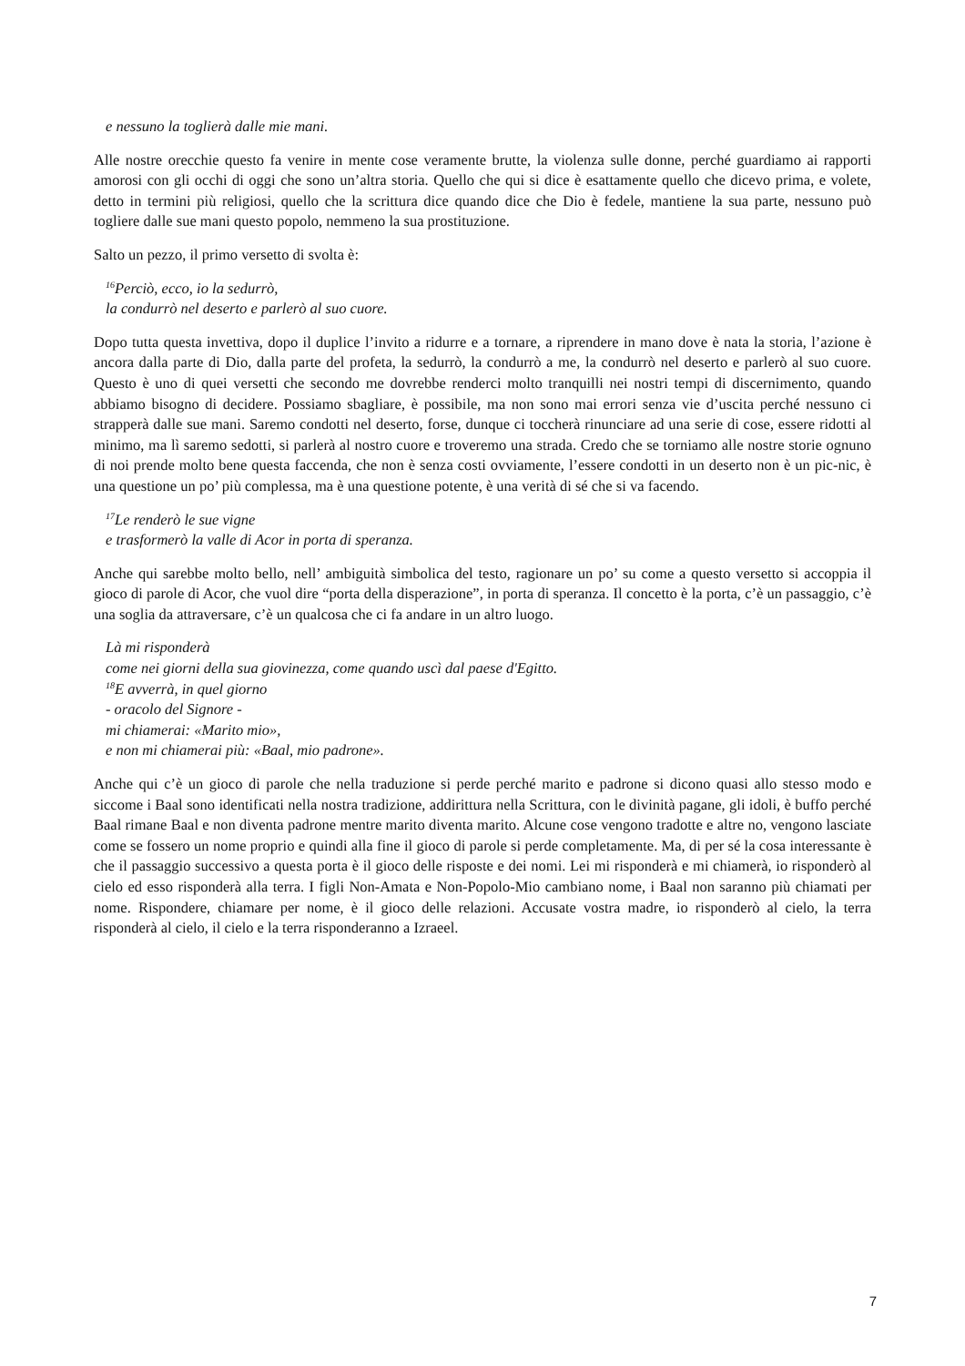e nessuno la toglierà dalle mie mani.
Alle nostre orecchie questo fa venire in mente cose veramente brutte, la violenza sulle donne, perché guardiamo ai rapporti amorosi con gli occhi di oggi che sono un’altra storia. Quello che qui si dice è esattamente quello che dicevo prima, e volete, detto in termini più religiosi, quello che la scrittura dice quando dice che Dio è fedele, mantiene la sua parte, nessuno può togliere dalle sue mani questo popolo, nemmeno la sua prostituzione.
Salto un pezzo, il primo versetto di svolta è:
<sup>16</sup> Perciò, ecco, io la sedurrò,
la condurrò nel deserto e parlerò al suo cuore.
Dopo tutta questa invettiva, dopo il duplice l’invito a ridurre e a tornare, a riprendere in mano dove è nata la storia, l’azione è ancora dalla parte di Dio, dalla parte del profeta, la sedurrò, la condurrò a me, la condurrò nel deserto e parlerò al suo cuore. Questo è uno di quei versetti che secondo me dovrebbe renderci molto tranquilli nei nostri tempi di discernimento, quando abbiamo bisogno di decidere. Possiamo sbagliare, è possibile, ma non sono mai errori senza vie d’uscita perché nessuno ci strapperà dalle sue mani. Saremo condotti nel deserto, forse, dunque ci toccherà rinunciare ad una serie di cose, essere ridotti al minimo, ma lì saremo sedotti, si parlerà al nostro cuore e troveremo una strada. Credo che se torniamo alle nostre storie ognuno di noi prende molto bene questa faccenda, che non è senza costi ovviamente, l’essere condotti in un deserto non è un pic-nic, è una questione un po’ più complessa, ma è una questione potente, è una verità di sé che si va facendo.
<sup>17</sup> Le renderò le sue vigne
e trasformerò la valle di Acor in porta di speranza.
Anche qui sarebbe molto bello, nell’ ambiguità simbolica del testo, ragionare un po’ su come a questo versetto si accoppia il gioco di parole di Acor, che vuol dire “porta della disperazione”, in porta di speranza. Il concetto è la porta, c’è un passaggio, c’è una soglia da attraversare, c’è un qualcosa che ci fa andare in un altro luogo.
Là mi risponderà
come nei giorni della sua giovinezza, come quando uscì dal paese d'Egitto.
<sup>18</sup> E avverrà, in quel giorno
- oracolo del Signore -
mi chiamerai: «Marito mio»,
e non mi chiamerai più: «Baal, mio padrone».
Anche qui c’è un gioco di parole che nella traduzione si perde perché marito e padrone si dicono quasi allo stesso modo e siccome i Baal sono identificati nella nostra tradizione, addirittura nella Scrittura, con le divinità pagane, gli idoli, è buffo perché Baal rimane Baal e non diventa padrone mentre marito diventa marito. Alcune cose vengono tradotte e altre no, vengono lasciate come se fossero un nome proprio e quindi alla fine il gioco di parole si perde completamente. Ma, di per sé la cosa interessante è che il passaggio successivo a questa porta è il gioco delle risposte e dei nomi. Lei mi risponderà e mi chiamerà, io risponderò al cielo ed esso risponderà alla terra. I figli Non-Amata e Non-Popolo-Mio cambiano nome, i Baal non saranno più chiamati per nome. Rispondere, chiamare per nome, è il gioco delle relazioni. Accusate vostra madre, io risponderò al cielo, la terra risponderà al cielo, il cielo e la terra risponderanno a Izraeel.
7